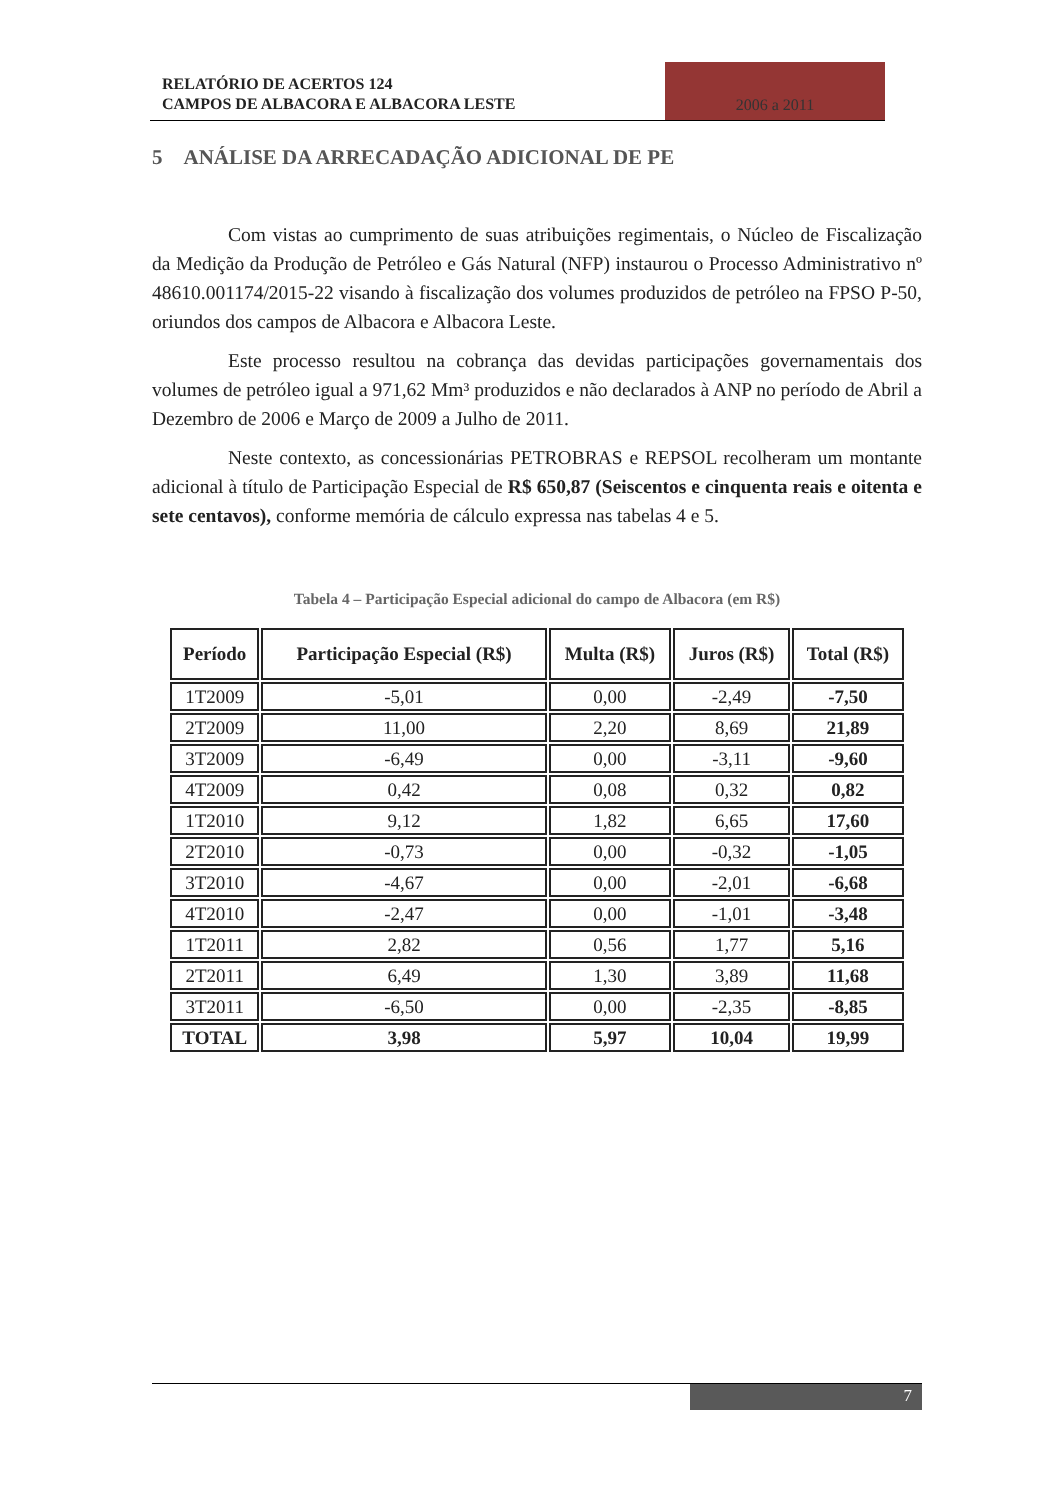RELATÓRIO DE ACERTOS 124
CAMPOS DE ALBACORA E ALBACORA LESTE
2006 a 2011
5 ANÁLISE DA ARRECADAÇÃO ADICIONAL DE PE
Com vistas ao cumprimento de suas atribuições regimentais, o Núcleo de Fiscalização da Medição da Produção de Petróleo e Gás Natural (NFP) instaurou o Processo Administrativo nº 48610.001174/2015-22 visando à fiscalização dos volumes produzidos de petróleo na FPSO P-50, oriundos dos campos de Albacora e Albacora Leste.
Este processo resultou na cobrança das devidas participações governamentais dos volumes de petróleo igual a 971,62 Mm³ produzidos e não declarados à ANP no período de Abril a Dezembro de 2006 e Março de 2009 a Julho de 2011.
Neste contexto, as concessionárias PETROBRAS e REPSOL recolheram um montante adicional à título de Participação Especial de R$ 650,87 (Seiscentos e cinquenta reais e oitenta e sete centavos), conforme memória de cálculo expressa nas tabelas 4 e 5.
Tabela 4 – Participação Especial adicional do campo de Albacora (em R$)
| Período | Participação Especial (R$) | Multa (R$) | Juros (R$) | Total (R$) |
| --- | --- | --- | --- | --- |
| 1T2009 | -5,01 | 0,00 | -2,49 | -7,50 |
| 2T2009 | 11,00 | 2,20 | 8,69 | 21,89 |
| 3T2009 | -6,49 | 0,00 | -3,11 | -9,60 |
| 4T2009 | 0,42 | 0,08 | 0,32 | 0,82 |
| 1T2010 | 9,12 | 1,82 | 6,65 | 17,60 |
| 2T2010 | -0,73 | 0,00 | -0,32 | -1,05 |
| 3T2010 | -4,67 | 0,00 | -2,01 | -6,68 |
| 4T2010 | -2,47 | 0,00 | -1,01 | -3,48 |
| 1T2011 | 2,82 | 0,56 | 1,77 | 5,16 |
| 2T2011 | 6,49 | 1,30 | 3,89 | 11,68 |
| 3T2011 | -6,50 | 0,00 | -2,35 | -8,85 |
| TOTAL | 3,98 | 5,97 | 10,04 | 19,99 |
7